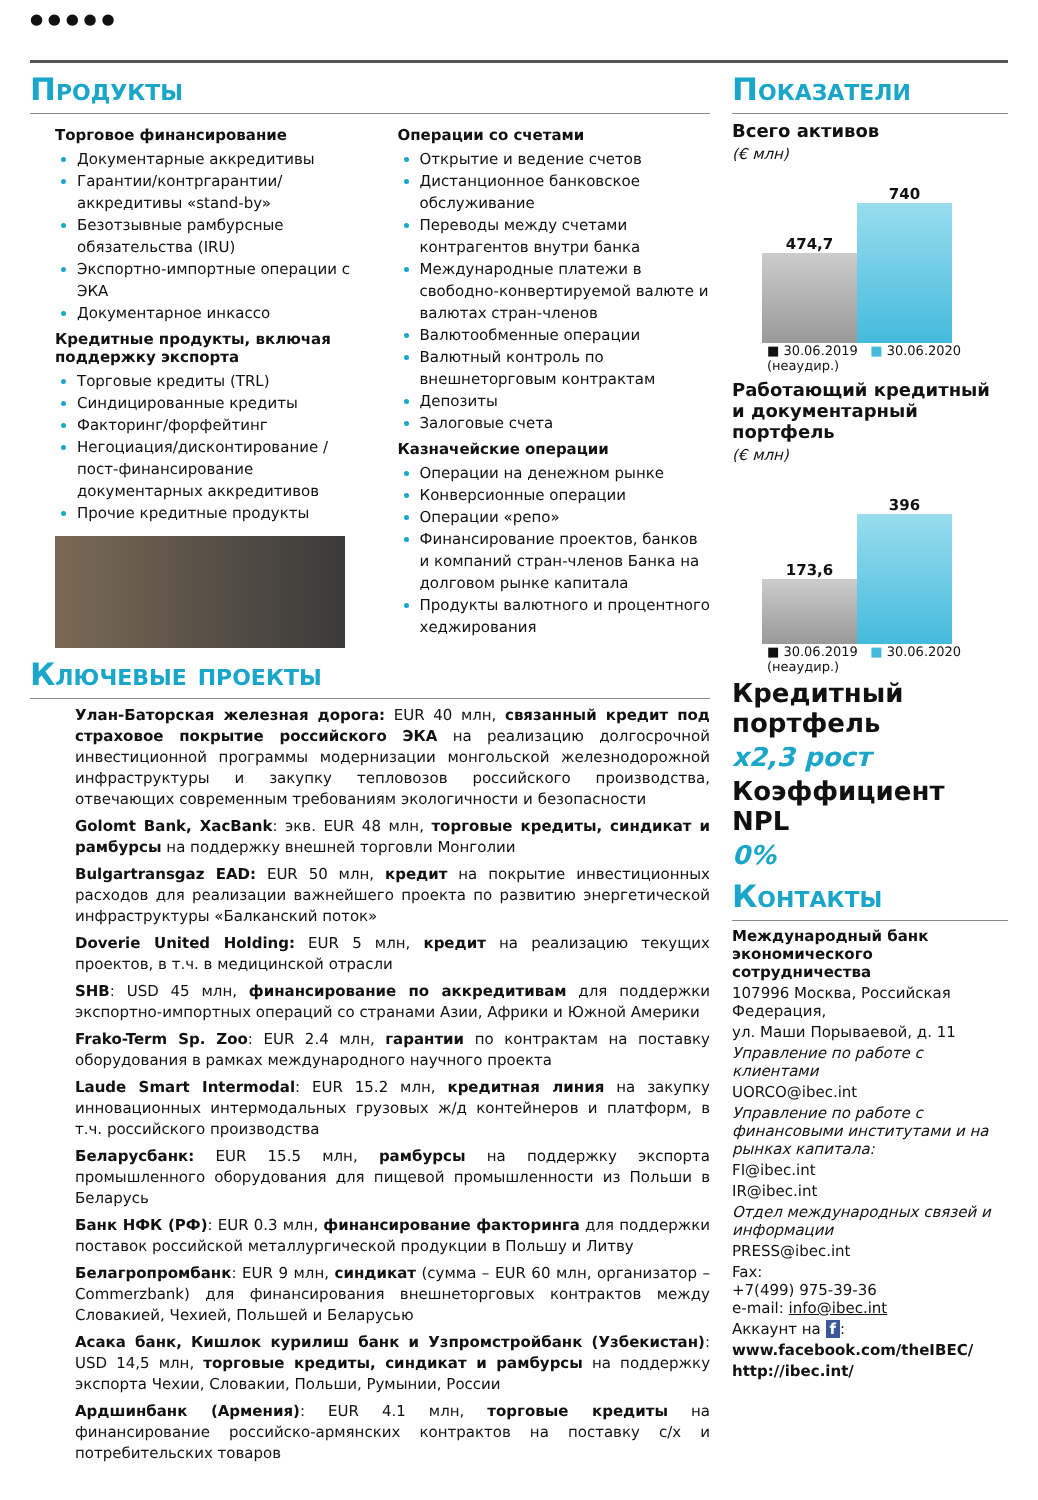● ● ● ● ●
Продукты
Торговое финансирование
Документарные аккредитивы
Гарантии/контргарантии/ аккредитивы «stand-by»
Безотзывные рамбурсные обязательства (IRU)
Экспортно-импортные операции с ЭКА
Документарное инкассо
Кредитные продукты, включая поддержку экспорта
Торговые кредиты (TRL)
Синдицированные кредиты
Факторинг/форфейтинг
Негоциация/дисконтирование /пост-финансирование документарных аккредитивов
Прочие кредитные продукты
Операции со счетами
Открытие и ведение счетов
Дистанционное банковское обслуживание
Переводы между счетами контрагентов внутри банка
Международные платежи в свободно-конвертируемой валюте и валютах стран-членов
Валютообменные операции
Валютный контроль по внешнеторговым контрактам
Депозиты
Залоговые счета
Казначейские операции
Операции на денежном рынке
Конверсионные операции
Операции «репо»
Финансирование проектов, банков и компаний стран-членов Банка на долговом рынке капитала
Продукты валютного и процентного хеджирования
Ключевые проекты
Улан-Баторская железная дорога: EUR 40 млн, связанный кредит под страховое покрытие российского ЭКА на реализацию долгосрочной инвестиционной программы модернизации монгольской железнодорожной инфраструктуры и закупку тепловозов российского производства, отвечающих современным требованиям экологичности и безопасности
Golomt Bank, XacBank: экв. EUR 48 млн, торговые кредиты, синдикат и рамбурсы на поддержку внешней торговли Монголии
Bulgartransgaz EAD: EUR 50 млн, кредит на покрытие инвестиционных расходов для реализации важнейшего проекта по развитию энергетической инфраструктуры «Балканский поток»
Doverie United Holding: EUR 5 млн, кредит на реализацию текущих проектов, в т.ч. в медицинской отрасли
SHB: USD 45 млн, финансирование по аккредитивам для поддержки экспортно-импортных операций со странами Азии, Африки и Южной Америки
Frako-Term Sp. Zoo: EUR 2.4 млн, гарантии по контрактам на поставку оборудования в рамках международного научного проекта
Laude Smart Intermodal: EUR 15.2 млн, кредитная линия на закупку инновационных интермодальных грузовых ж/д контейнеров и платформ, в т.ч. российского производства
Беларусбанк: EUR 15.5 млн, рамбурсы на поддержку экспорта промышленного оборудования для пищевой промышленности из Польши в Беларусь
Банк НФК (РФ): EUR 0.3 млн, финансирование факторинга для поддержки поставок российской металлургической продукции в Польшу и Литву
Белагропромбанк: EUR 9 млн, синдикат (сумма – EUR 60 млн, организатор – Commerzbank) для финансирования внешнеторговых контрактов между Словакией, Чехией, Польшей и Беларусью
Асака банк, Кишлок курилиш банк и Узпромстройбанк (Узбекистан): USD 14,5 млн, торговые кредиты, синдикат и рамбурсы на поддержку экспорта Чехии, Словакии, Польши, Румынии, России
Ардшинбанк (Армения): EUR 4.1 млн, торговые кредиты на финансирование российско-армянских контрактов на поставку с/х и потребительских товаров
Показатели
Всего активов
(€ млн)
474,7
740
■ 30.06.2019 ■ 30.06.2020 (неаудир.)
Работающий кредитный и документарный портфель
(€ млн)
173,6
396
■ 30.06.2019 ■ 30.06.2020 (неаудир.)
Кредитный портфель
x2,3 рост
Коэффициент NPL
0%
Контакты
Международный банк экономического сотрудничества
107996 Москва, Российская Федерация,
ул. Маши Порываевой, д. 11
Управление по работе с клиентами
UORCO@ibec.int
Управление по работе с финансовыми институтами и на рынках капитала:
FI@ibec.int
IR@ibec.int
Отдел международных связей и информации
PRESS@ibec.int
Fax:
+7(499) 975-39-36
e-mail: info@ibec.int
Аккаунт на f:
www.facebook.com/theIBEC/
http://ibec.int/